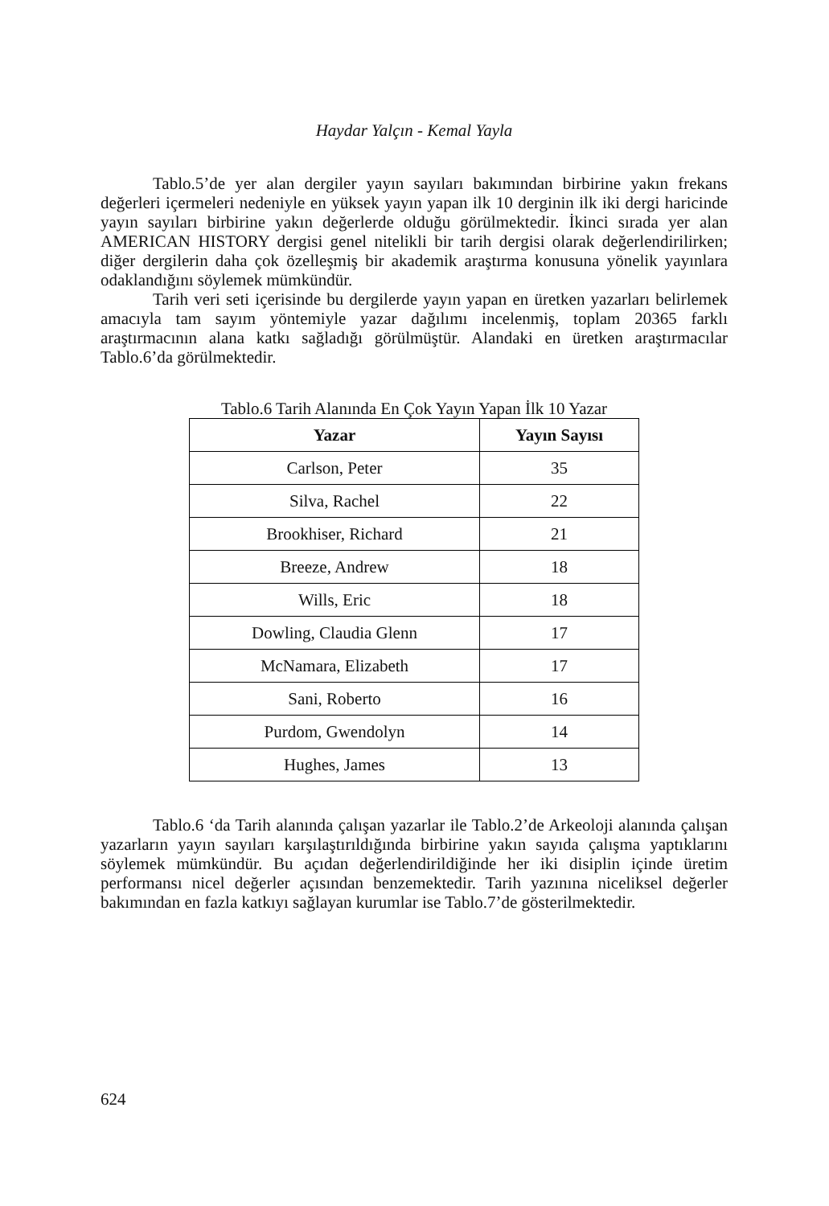Haydar Yalçın - Kemal Yayla
Tablo.5’de yer alan dergiler yayın sayıları bakımından birbirine yakın frekans değerleri içermeleri nedeniyle en yüksek yayın yapan ilk 10 derginin ilk iki dergi haricinde yayın sayıları birbirine yakın değerlerde olduğu görülmektedir. İkinci sırada yer alan AMERICAN HISTORY dergisi genel nitelikli bir tarih dergisi olarak değerlendirilirken; diğer dergilerin daha çok özelleşmiş bir akademik araştırma konusuna yönelik yayınlara odaklandığını söylemek mümkündür.
Tarih veri seti içerisinde bu dergilerde yayın yapan en üretken yazarları belirlemek amacıyla tam sayım yöntemiyle yazar dağılımı incelenmiş, toplam 20365 farklı araştırmacının alana katkı sağladığı görülmüştür. Alandaki en üretken araştırmacılar Tablo.6’da görülmektedir.
Tablo.6 Tarih Alanında En Çok Yayın Yapan İlk 10 Yazar
| Yazar | Yayın Sayısı |
| --- | --- |
| Carlson, Peter | 35 |
| Silva, Rachel | 22 |
| Brookhiser, Richard | 21 |
| Breeze, Andrew | 18 |
| Wills, Eric | 18 |
| Dowling, Claudia Glenn | 17 |
| McNamara, Elizabeth | 17 |
| Sani, Roberto | 16 |
| Purdom, Gwendolyn | 14 |
| Hughes, James | 13 |
Tablo.6 ‘da Tarih alanında çalışan yazarlar ile Tablo.2’de Arkeoloji alanında çalışan yazarların yayın sayıları karşılaştırıldığında birbirine yakın sayıda çalışma yaptıklarını söylemek mümkündür. Bu açıdan değerlendirildiğinde her iki disiplin içinde üretim performansı nicel değerler açısından benzemektedir. Tarih yazınına niceliksel değerler bakımından en fazla katkıyı sağlayan kurumlar ise Tablo.7’de gösterilmektedir.
624